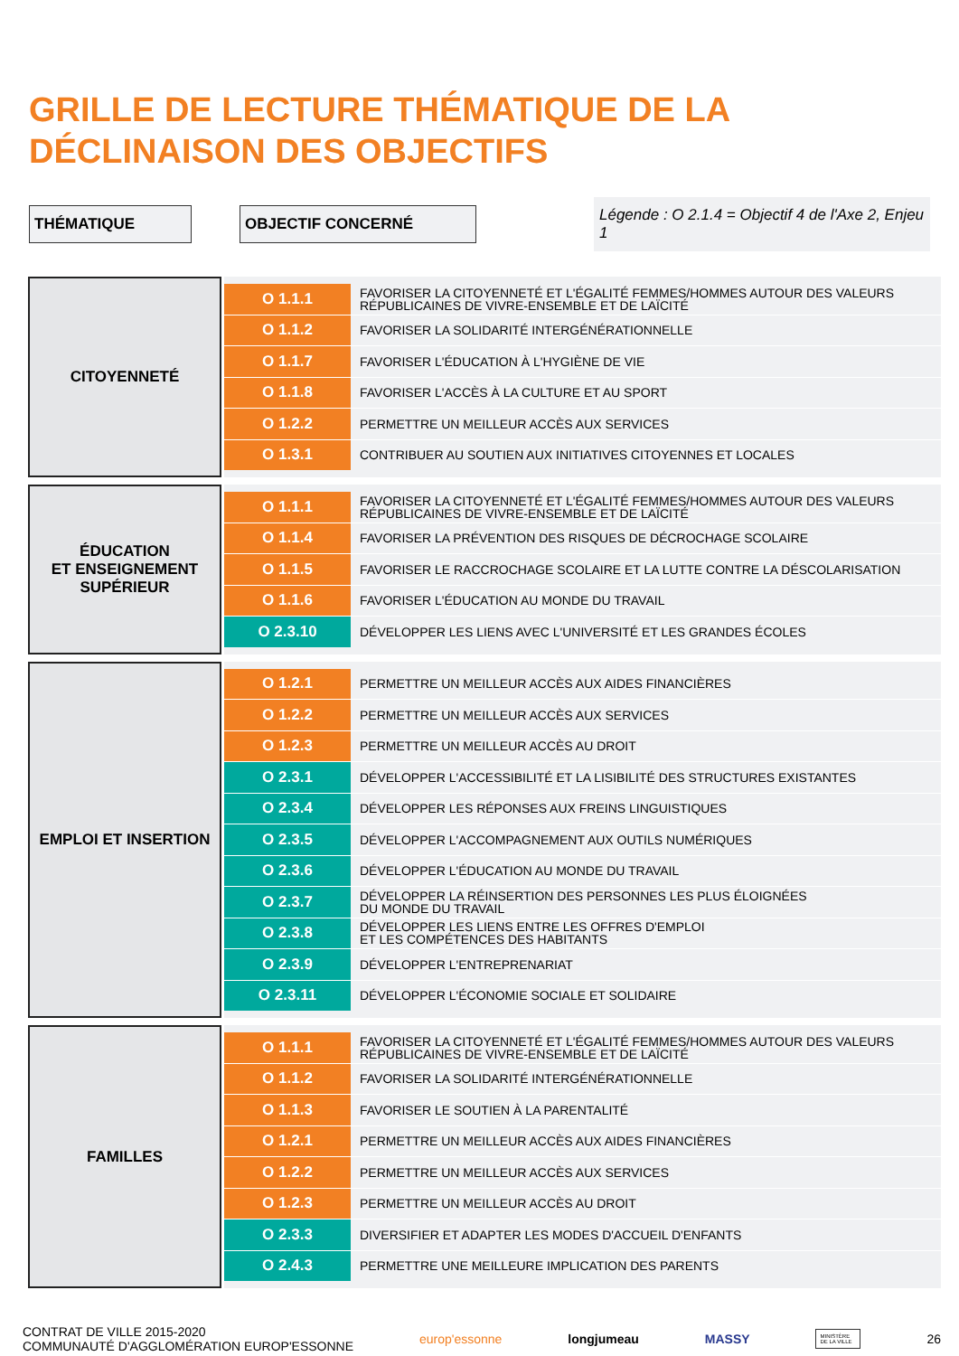GRILLE DE LECTURE THÉMATIQUE DE LA
DÉCLINAISON DES OBJECTIFS
THÉMATIQUE OBJECTIF CONCERNÉ
Légende : O 2.1.4 = Objectif 4 de l'Axe 2, Enjeu 1
CITOYENNETÉ
| O 1.1.1 | FAVORISER LA CITOYENNETÉ ET L'ÉGALITÉ FEMMES/HOMMES AUTOUR DES VALEURS RÉPUBLICAINES DE VIVRE-ENSEMBLE ET DE LAÏCITÉ |
| O 1.1.2 | FAVORISER LA SOLIDARITÉ INTERGÉNÉRATIONNELLE |
| O 1.1.7 | FAVORISER L'ÉDUCATION À L'HYGIÈNE DE VIE |
| O 1.1.8 | FAVORISER L'ACCÈS À LA CULTURE ET AU SPORT |
| O 1.2.2 | PERMETTRE UN MEILLEUR ACCÈS AUX SERVICES |
| O 1.3.1 | CONTRIBUER AU SOUTIEN AUX INITIATIVES CITOYENNES ET LOCALES |
ÉDUCATION
ET ENSEIGNEMENT
SUPÉRIEUR
| O 1.1.1 | FAVORISER LA CITOYENNETÉ ET L'ÉGALITÉ FEMMES/HOMMES AUTOUR DES VALEURS RÉPUBLICAINES DE VIVRE-ENSEMBLE ET DE LAÏCITÉ |
| O 1.1.4 | FAVORISER LA PRÉVENTION DES RISQUES DE DÉCROCHAGE SCOLAIRE |
| O 1.1.5 | FAVORISER LE RACCROCHAGE SCOLAIRE ET LA LUTTE CONTRE LA DÉSCOLARISATION |
| O 1.1.6 | FAVORISER L'ÉDUCATION AU MONDE DU TRAVAIL |
| O 2.3.10 | DÉVELOPPER LES LIENS AVEC L'UNIVERSITÉ ET LES GRANDES ÉCOLES |
EMPLOI ET INSERTION
| O 1.2.1 | PERMETTRE UN MEILLEUR ACCÈS AUX AIDES FINANCIÈRES |
| O 1.2.2 | PERMETTRE UN MEILLEUR ACCÈS AUX SERVICES |
| O 1.2.3 | PERMETTRE UN MEILLEUR ACCÈS AU DROIT |
| O 2.3.1 | DÉVELOPPER L'ACCESSIBILITÉ ET LA LISIBILITÉ DES STRUCTURES EXISTANTES |
| O 2.3.4 | DÉVELOPPER LES RÉPONSES AUX FREINS LINGUISTIQUES |
| O 2.3.5 | DÉVELOPPER L'ACCOMPAGNEMENT AUX OUTILS NUMÉRIQUES |
| O 2.3.6 | DÉVELOPPER L'ÉDUCATION AU MONDE DU TRAVAIL |
| O 2.3.7 | DÉVELOPPER LA RÉINSERTION DES PERSONNES LES PLUS ÉLOIGNÉES DU MONDE DU TRAVAIL |
| O 2.3.8 | DÉVELOPPER LES LIENS ENTRE LES OFFRES D'EMPLOI ET LES COMPÉTENCES DES HABITANTS |
| O 2.3.9 | DÉVELOPPER L'ENTREPRENARIAT |
| O 2.3.11 | DÉVELOPPER L'ÉCONOMIE SOCIALE ET SOLIDAIRE |
FAMILLES
| O 1.1.1 | FAVORISER LA CITOYENNETÉ ET L'ÉGALITÉ FEMMES/HOMMES AUTOUR DES VALEURS RÉPUBLICAINES DE VIVRE-ENSEMBLE ET DE LAÏCITÉ |
| O 1.1.2 | FAVORISER LA SOLIDARITÉ INTERGÉNÉRATIONNELLE |
| O 1.1.3 | FAVORISER LE SOUTIEN À LA PARENTALITÉ |
| O 1.2.1 | PERMETTRE UN MEILLEUR ACCÈS AUX AIDES FINANCIÈRES |
| O 1.2.2 | PERMETTRE UN MEILLEUR ACCÈS AUX SERVICES |
| O 1.2.3 | PERMETTRE UN MEILLEUR ACCÈS AU DROIT |
| O 2.3.3 | DIVERSIFIER ET ADAPTER LES MODES D'ACCUEIL D'ENFANTS |
| O 2.4.3 | PERMETTRE UNE MEILLEURE IMPLICATION DES PARENTS |
CONTRAT DE VILLE 2015-2020
COMMUNAUTÉ D'AGGLOMÉRATION EUROP'ESSONNE
europ'essonne longjumeau MASSY
MINISTÈRE DE LA VILLE
26